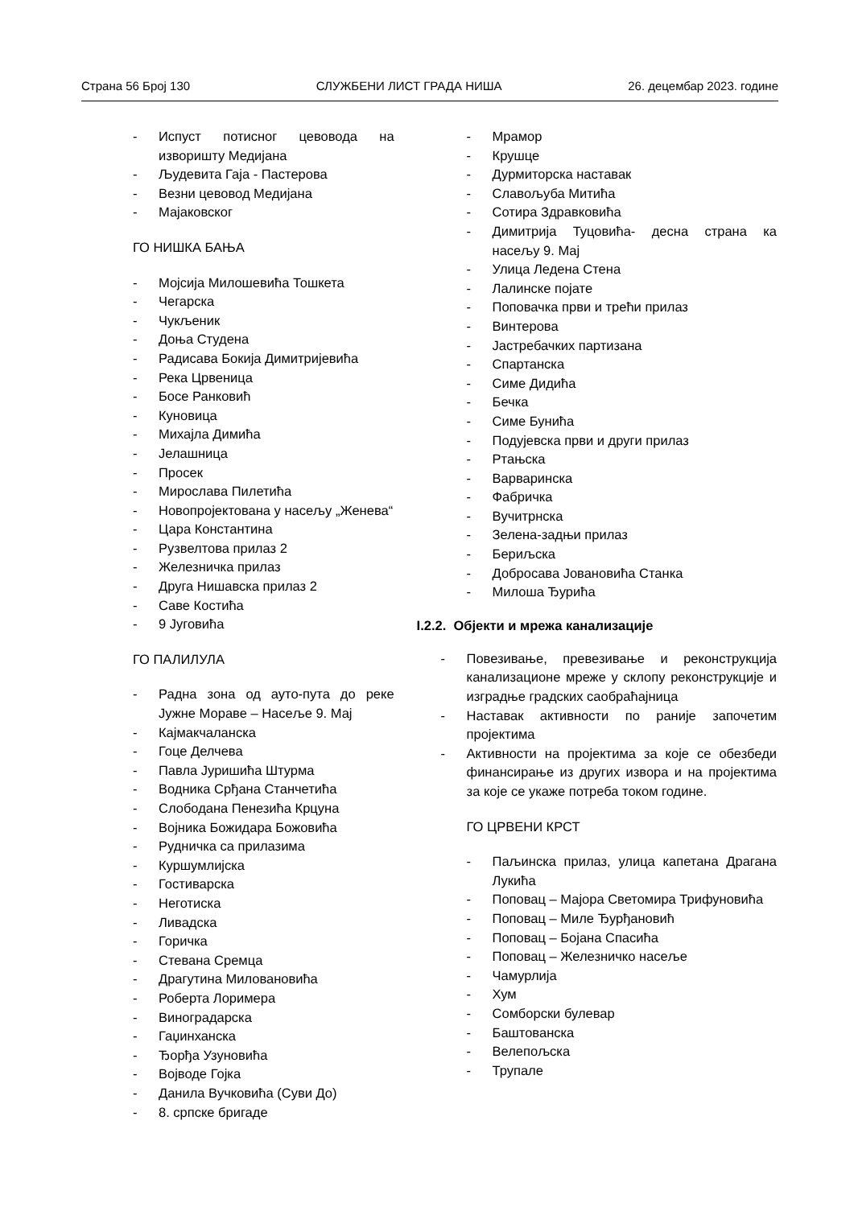Страна 56 Број 130 СЛУЖБЕНИ ЛИСТ ГРАДА НИША 26. децембар 2023. године
- Испуст потисног цевовода на изворишту Медијана
- Људевита Гаја - Пастерова
- Везни цевовод Медијана
- Мајаковског
ГО НИШКА БАЊА
- Мојсија Милошевића Тошкета
- Чегарска
- Чукљеник
- Доња Студена
- Радисава Бокија Димитријевића
- Река Црвеница
- Босе Ранковић
- Куновица
- Михајла Димића
- Јелашница
- Просек
- Мирослава Пилетића
- Новопројектована у насељу „Женева“
- Цара Константина
- Рузвелтова прилаз 2
- Железничка прилаз
- Друга Нишавска прилаз 2
- Саве Костића
- 9 Југовића
ГО ПАЛИЛУЛА
- Радна зона од ауто-пута до реке Јужне Мораве – Насеље 9. Мај
- Кајмакчаланска
- Гоце Делчева
- Павла Јуришића Штурма
- Водника Срђана Станчетића
- Слободана Пенезића Крцуна
- Војника Божидара Божовића
- Рудничка са прилазима
- Куршумлијска
- Гостиварска
- Неготиска
- Ливадска
- Горичка
- Стевана Сремца
- Драгутина Миловановића
- Роберта Лоримера
- Виноградарска
- Гаџинханска
- Ђорђа Узуновића
- Војводе Гојка
- Данила Вучковића (Суви До)
- 8. српске бригаде
- Мрамор
- Крушце
- Дурмиторска наставак
- Славољуба Митића
- Сотира Здравковића
- Димитрија Туцовића- десна страна ка насељу 9. Мај
- Улица Ледена Стена
- Лалинске појате
- Поповачка први и трећи прилаз
- Винтерова
- Јастребачких партизана
- Спартанска
- Симе Дидића
- Бечка
- Симе Бунића
- Подујевска први и други прилаз
- Ртањска
- Варваринска
- Фабричка
- Вучитрнска
- Зелена-задњи прилаз
- Бериљска
- Добросава Јовановића Станка
- Милоша Ђурића
I.2.2. Објекти и мрежа канализације
- Повезивање, превезивање и реконструкција канализационе мреже у склопу реконструкције и изградње градских саобраћајница
- Наставак активности по раније започетим пројектима
- Активности на пројектима за које се обезбеди финансирање из других извора и на пројектима за које се укаже потреба током године.
ГО ЦРВЕНИ КРСТ
- Паљинска прилаз, улица капетана Драгана Лукића
- Поповац – Мајора Светомира Трифуновића
- Поповац – Миле Ђурђановић
- Поповац – Бојана Спасића
- Поповац – Железничко насеље
- Чамурлија
- Хум
- Сомборски булевар
- Баштованска
- Велепољска
- Трупале